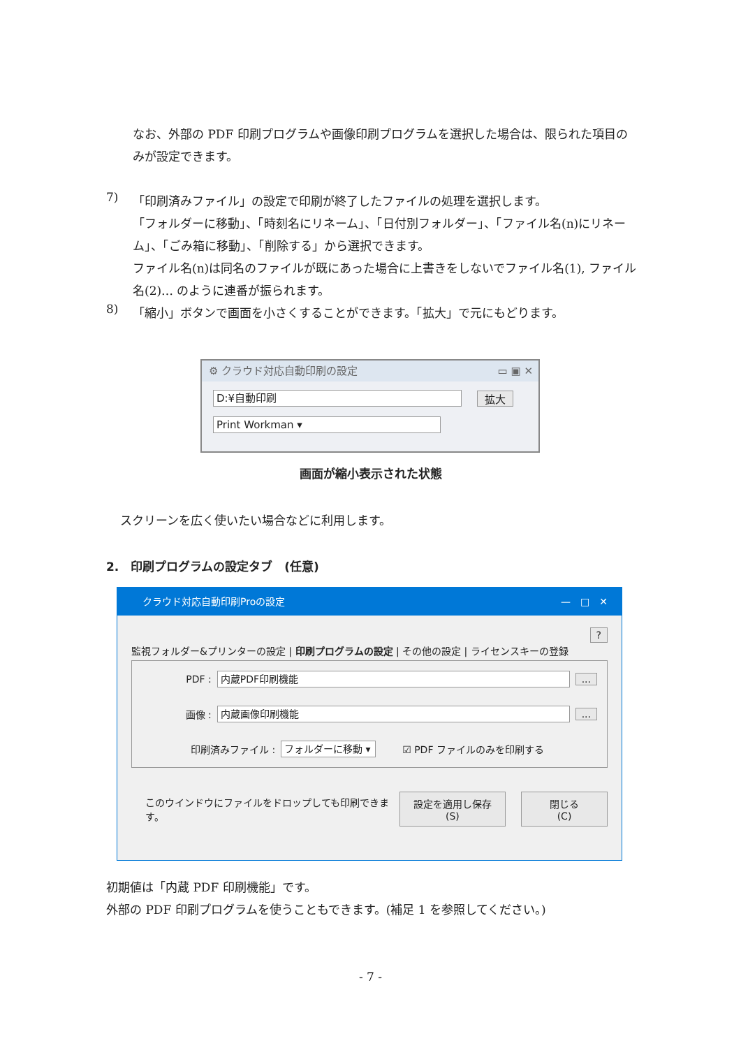なお、外部の PDF 印刷プログラムや画像印刷プログラムを選択した場合は、限られた項目のみが設定できます。
7)
「印刷済みファイル」の設定で印刷が終了したファイルの処理を選択します。
「フォルダーに移動」、「時刻名にリネーム」、「日付別フォルダー」、「ファイル名(n)にリネーム」、「ごみ箱に移動」、「削除する」から選択できます。
ファイル名(n)は同名のファイルが既にあった場合に上書きをしないでファイル名(1), ファイル名(2)… のように連番が振られます。
8)
「縮小」ボタンで画面を小さくすることができます。「拡大」で元にもどります。
⚙ クラウド対応自動印刷の設定 ▭ ▣ ✕
D:¥自動印刷
拡大
Print Workman ▾
画面が縮小表示された状態
スクリーンを広く使いたい場合などに利用します。
2.　印刷プログラムの設定タブ　(任意)
クラウド対応自動印刷Proの設定 —　□　✕
?
監視フォルダー&プリンターの設定 | 印刷プログラムの設定 | その他の設定 | ライセンスキーの登録
PDF :
内蔵PDF印刷機能
...
画像 :
内蔵画像印刷機能
...
印刷済みファイル :
フォルダーに移動 ▾
☑ PDF ファイルのみを印刷する
このウインドウにファイルをドロップしても印刷できます。 設定を適用し保存(S) 閉じる(C)
初期値は「内蔵 PDF 印刷機能」です。
外部の PDF 印刷プログラムを使うこともできます。(補足 1 を参照してください。)
- 7 -